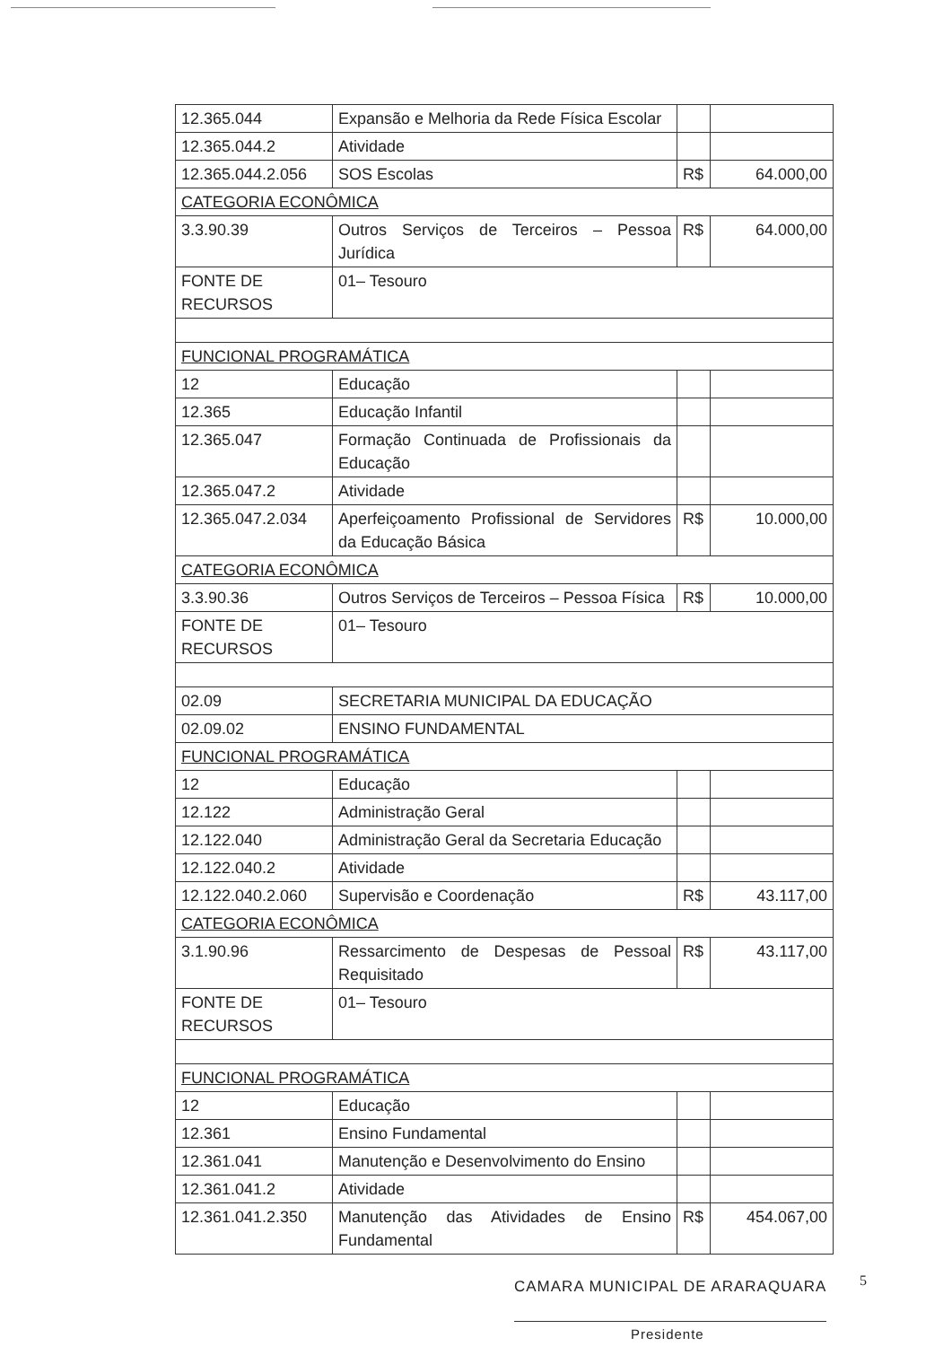| 12.365.044 | Expansão e Melhoria da Rede Física Escolar | | |
| 12.365.044.2 | Atividade | | |
| 12.365.044.2.056 | SOS Escolas | R$ | 64.000,00 |
| CATEGORIA ECONÔMICA | | | |
| 3.3.90.39 | Outros Serviços de Terceiros – Pessoa Jurídica | R$ | 64.000,00 |
| FONTE DE RECURSOS | 01– Tesouro | | |
| FUNCIONAL PROGRAMÁTICA | | | |
| 12 | Educação | | |
| 12.365 | Educação Infantil | | |
| 12.365.047 | Formação Continuada de Profissionais da Educação | | |
| 12.365.047.2 | Atividade | | |
| 12.365.047.2.034 | Aperfeiçoamento Profissional de Servidores da Educação Básica | R$ | 10.000,00 |
| CATEGORIA ECONÔMICA | | | |
| 3.3.90.36 | Outros Serviços de Terceiros – Pessoa Física | R$ | 10.000,00 |
| FONTE DE RECURSOS | 01– Tesouro | | |
| 02.09 | SECRETARIA MUNICIPAL DA EDUCAÇÃO | | |
| 02.09.02 | ENSINO FUNDAMENTAL | | |
| FUNCIONAL PROGRAMÁTICA | | | |
| 12 | Educação | | |
| 12.122 | Administração Geral | | |
| 12.122.040 | Administração Geral da Secretaria Educação | | |
| 12.122.040.2 | Atividade | | |
| 12.122.040.2.060 | Supervisão e Coordenação | R$ | 43.117,00 |
| CATEGORIA ECONÔMICA | | | |
| 3.1.90.96 | Ressarcimento de Despesas de Pessoal Requisitado | R$ | 43.117,00 |
| FONTE DE RECURSOS | 01– Tesouro | | |
| FUNCIONAL PROGRAMÁTICA | | | |
| 12 | Educação | | |
| 12.361 | Ensino Fundamental | | |
| 12.361.041 | Manutenção e Desenvolvimento do Ensino | | |
| 12.361.041.2 | Atividade | | |
| 12.361.041.2.350 | Manutenção das Atividades de Ensino Fundamental | R$ | 454.067,00 |
CAMARA MUNICIPAL DE ARARAQUARA 5
Presidente